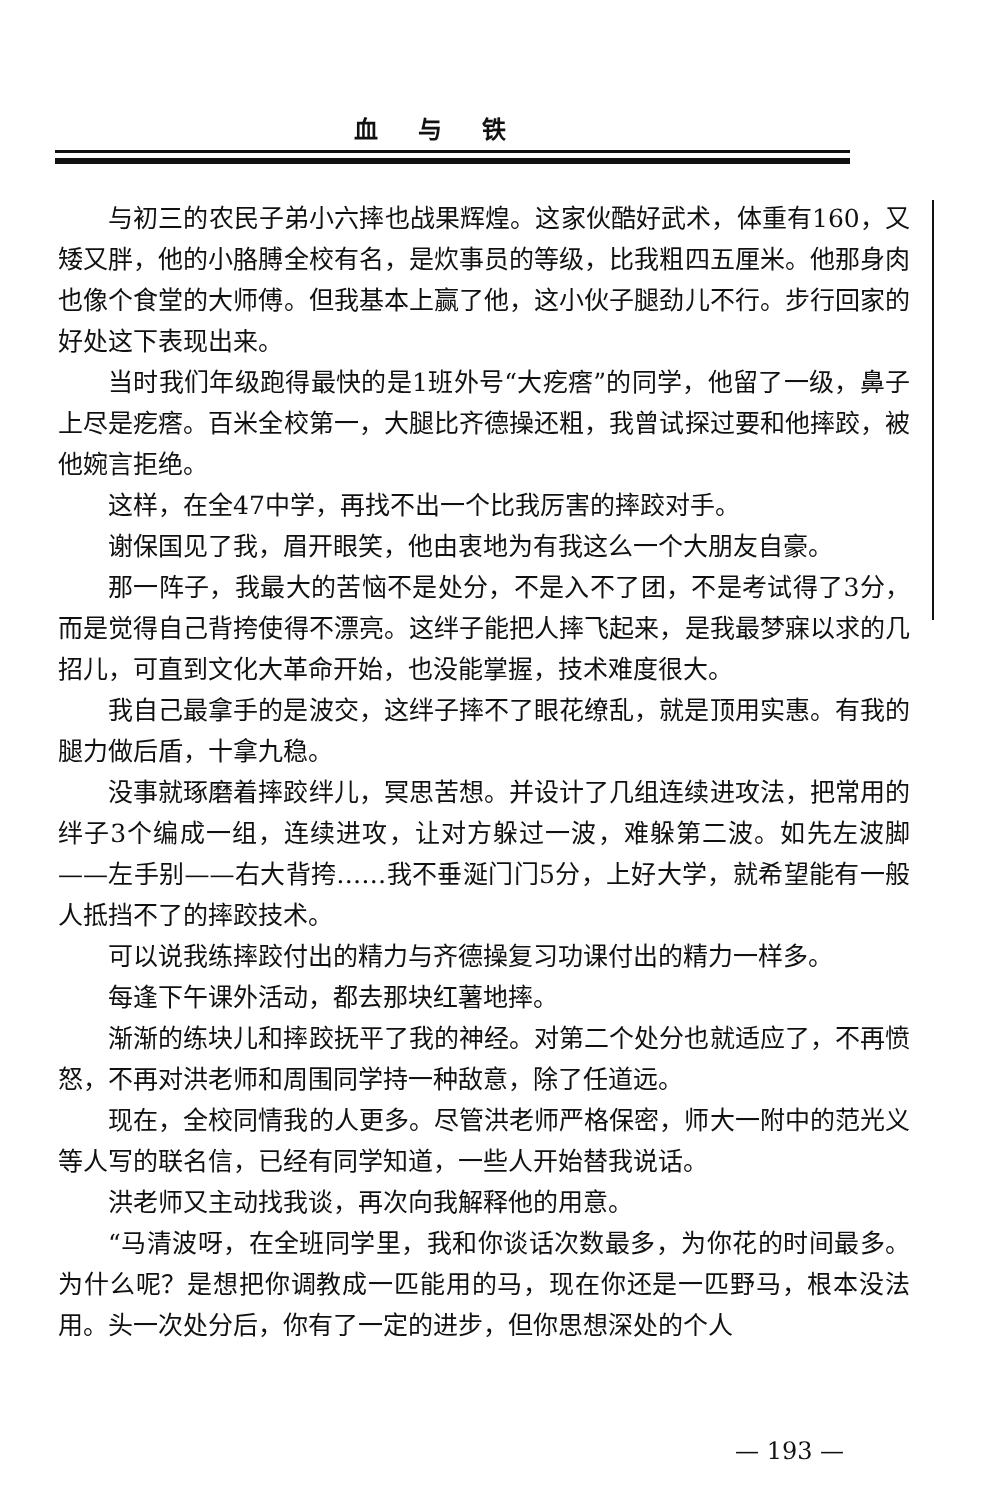血与铁
与初三的农民子弟小六摔也战果辉煌。这家伙酷好武术，体重有160，又矮又胖，他的小胳膊全校有名，是炊事员的等级，比我粗四五厘米。他那身肉也像个食堂的大师傅。但我基本上赢了他，这小伙子腿劲儿不行。步行回家的好处这下表现出来。
当时我们年级跑得最快的是1班外号“大疙瘩”的同学，他留了一级，鼻子上尽是疙瘩。百米全校第一，大腿比齐德操还粗，我曾试探过要和他摔跤，被他婉言拒绝。
这样，在全47中学，再找不出一个比我厉害的摔跤对手。
谢保国见了我，眉开眼笑，他由衷地为有我这么一个大朋友自豪。
那一阵子，我最大的苦恼不是处分，不是入不了团，不是考试得了3分，而是觉得自己背挎使得不漂亮。这绊子能把人摔飞起来，是我最梦寐以求的几招儿，可直到文化大革命开始，也没能掌握，技术难度很大。
我自己最拿手的是波交，这绊子摔不了眼花缭乱，就是顶用实惠。有我的腿力做后盾，十拿九稳。
没事就琢磨着摔跤绊儿，冥思苦想。并设计了几组连续进攻法，把常用的绊子3个编成一组，连续进攻，让对方躲过一波，难躲第二波。如先左波脚——左手别——右大背挎……我不垂涎门门5分，上好大学，就希望能有一般人抵挡不了的摔跤技术。
可以说我练摔跤付出的精力与齐德操复习功课付出的精力一样多。
每逢下午课外活动，都去那块红薯地摔。
渐渐的练块儿和摔跤抚平了我的神经。对第二个处分也就适应了，不再愤怒，不再对洪老师和周围同学持一种敌意，除了任道远。
现在，全校同情我的人更多。尽管洪老师严格保密，师大一附中的范光义等人写的联名信，已经有同学知道，一些人开始替我说话。
洪老师又主动找我谈，再次向我解释他的用意。
“马清波呀，在全班同学里，我和你谈话次数最多，为你花的时间最多。为什么呢？是想把你调教成一匹能用的马，现在你还是一匹野马，根本没法用。头一次处分后，你有了一定的进步，但你思想深处的个人
— 193 —